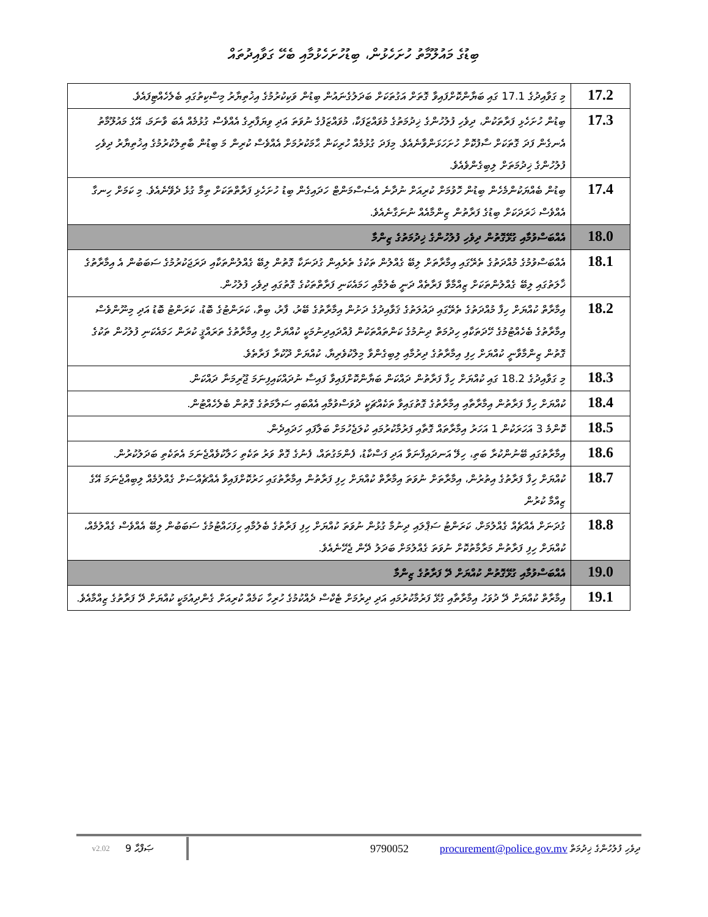ބިޑުގެ މައުލޫމާތު ހުށަހެޅުން، ބިޑުހުށަހެޅުމާއި ބެހޭ ގަވާއިދުތައް
| 17.2 | މި ގަވާއިދުގެ 17.1 ގައި ބަޔާންކޮށްފައިވާ ގޮތަށް އަގުތަކަށް ބަދަލުގެނައުން ބިޑުން ވަކިކުރުމުގެ އިޚުތިޔާރު މިސްކިތުގައި ބެލެހެއްޓިފައެވެ. |
| 17.3 | ބިޑުން ހުށަހެޅި ފަރާތަކުން، ދިވެހި ފުލުހުންގެ ޚިދުމަތުގެ މުވައްޒަފަކާ، މުވައްޒަފުގެ ނުވަތަ އަދި ވިޔަފާރިގެ އެއްވެސް ގުޅުމެއް އެބަ ވާނަމަ، އޭގެ މައުލޫމާތު އެނގެން ފަދަ ގޮތަކަށް ސާފުކޮށް ހުށަހަޅަންވާނެއެވެ. މިފަދަ ގުޅުމެއް ހުރިކަން ޙާމަކުރުމަށް އެއްވެސް ކުރިން މަ ބިޑުން ބާތިލުކުރުމުގެ އިޚުތިޔާރު ދިވެހި ފުލުހުންގެ ޚިދުމަތަށް ލިބިގެންވެއެވެ. |
| 17.4 | ބިޑުން ބެއްޔަކުންމެހެން ބިޑުން ހޮވުމަށް ކުރިއަށް ނުދާނެ އެސެސްމަންޓް ހަދައިގެން ބިޑު ހުށަހެޅި ފަރާތްތަކަށް ތިމާ ގުޅެ ދެވޭނެއެވެ. މި ކަމަށް ހިނގާ އެއްވެސް ޚަރަދަކަށް ބިޑުގެ ފަރާތުން ޒިންމާއެއް ނުނަގާނެއެވެ. |
| 18.0 | އެއްބަސްވުމާއި ގުޅޭގޮތުން ދިވެހި ފުލުހުންގެ ޚިދުމަތުގެ ޒިންމާ |
| 18.1 | އެއްބަސްވުމުގެ މުއްދަތުގެ ތެރޭގައި އިމާރާތަށް ލިބޭ ގެއްލުން ތަކުގެ ތެރެއިން ގުދަނަކާ ގޮތުން ލިބޭ ގެއްލުންތަކާއި ދަރަޖަކުރުމުގެ ސަބަބުން އެ އިމާރާތުގެ ޚާލަތުގައި ލިބޭ ގެއްލުންތަކަށް ޒިއްމާވާ ފަރާތެއް ދަނީ ބެލުމާއި ހަމައެކަނި ފަރާތްތަކުގެ ގޮތުގައި ދިވެހި ފުލުހުން. |
| 18.2 | އިމާރާތް ކުއްޔަށް ހިފާ މުއްދަތުގެ ތެރޭގައި ދައުލަތުގެ ޤަވާއިދުގެ ދަށުން އިމާރާތުގެ ބޭރު، ފާރު، ބިތް، ކަރަންޓުގެ ބޮޑު، ކަރަންޓު ބޮޑު އަދި މިނޫންވެސް އިމާރާތުގެ ބެހެއްޓުމުގެ ހޭދަތަކާއި ހިދުމަތް ދިނުމުގެ ކަންތައްތަކުން ފުއްދައިދިނުމަކީ ކުއްޔަށް ހިފި އިމާރާތުގެ ތަރައްޤީ ކުރަން ހަމައެކަނި ފުލުހުން ތަކުގެ ގޮތުން ޒިންމާވާނީ ކުއްޔަށް ހިފި އިމާރާތުގެ ދިރުމާއި ލިބިގެންވާ މިލްކުވެރިޔާ، ކުއްޔަށް ދޫކުރާ ފަރާތެވެ. |
| 18.3 | މި ގަވާއިދުގެ 18.2 ގައި ކުއްޔަށް ހިފާ ފަރާތުން ދައްކަން ބަޔާންކޮށްފައިވާ ފައިސާ ނުދައްކައިފިނަމަ ޖޫރިމަނާ ދައްކަން. |
| 18.4 | ކުއްޔަށް ހިފާ ފަރާތުން އިމާރާތާއި އިމާރާތުގެ ގޮތުގައިވާ ތަކެއްޗަކީ ދުވަސްވުމާއި އެއްބައި ސަލާމަތުގެ ގޮތުން ބެލެހެއްޓުން. |
| 18.5 | ކޮންމެ 3 އަހަރަކުން 1 އަހަރު އިމާރާތައް ގޮތާއި ފަރުމާކުރުމައި ކުލަޖެހުމަށް ބަލާފައި ހަދައިދެން. |
| 18.6 | އިމާރާތުގައި ބޭނުންކުރާ ބަތި، ހިލޭ އަނދައިފާނަވާ އަދި ފަސްކާޑު، ފެންމަގުތައް، ފެނުގެ ގޮތް ވަރު ތަކެތި ހަލާކުވެއްޖެނަމަ އެތަކެތި ބަދަލުކުރުން. |
| 18.7 | ކުއްޔަށް ހިފާ ފަރާތުގެ އިތުރުން، އިމާރާތަށް ނުވަތަ އިމާރާތް ކުއްޔަށް ހިފި ފަރާތުން އިމާރާތުގައި ހަރުކޮށްފައިވާ އެއްޗެއްސަށް ގެއްލުމެއް ލިބިއްޖެނަމަ އޭގެ ޒިއްމާ ކުރުން |
| 18.8 | ގުދަނަށް އެއްޗެއް ގެއްލުމަށް، ކަރަންޓު ސަޕްލައި ދިނުމާ ގުޅުން ނުވަތަ ކުއްޔަށް ހިފި ފަރާތުގެ ބެލުމާއި ހިފަހައްޓުމުގެ ސަބަބުން ލިބޭ އެއްވެސް ގެއްލުމެއް، ކުއްޔަށް ހިފި ފަރާތުން މަރާމާތުކޮށް ނުވަތަ ގެއްލުމަށް ބަދަލު ދޭން ޖެހޭނެއެވެ. |
| 19.0 | އެއްބަސްވުމާއި ގުޅޭގޮތުން ކުއްޔަށް ދޭ ފަރާތުގެ ޒިންމާ |
| 19.1 | އިމާރާތް ކުއްޔަށް ދޭ ދުވަހު އިމާރާތާއި ގުޅޭ ފަރުމާކުރުމައި އަދި ދިރުމަށް ޓެކްސް ދެއްކުމުގެ ހުރިހާ ކަމެއް ކުރިއަށް ގެންދިއުމަކީ ކުއްޔަށް ދޭ ފަރާތުގެ ޒިއްމާއެވެ. |
v2.02 9 ޞަފްޙާ 9790052 procurement@police.gov.mv ދިވެހި ފުލުހުންގެ ޚިދުމަތް